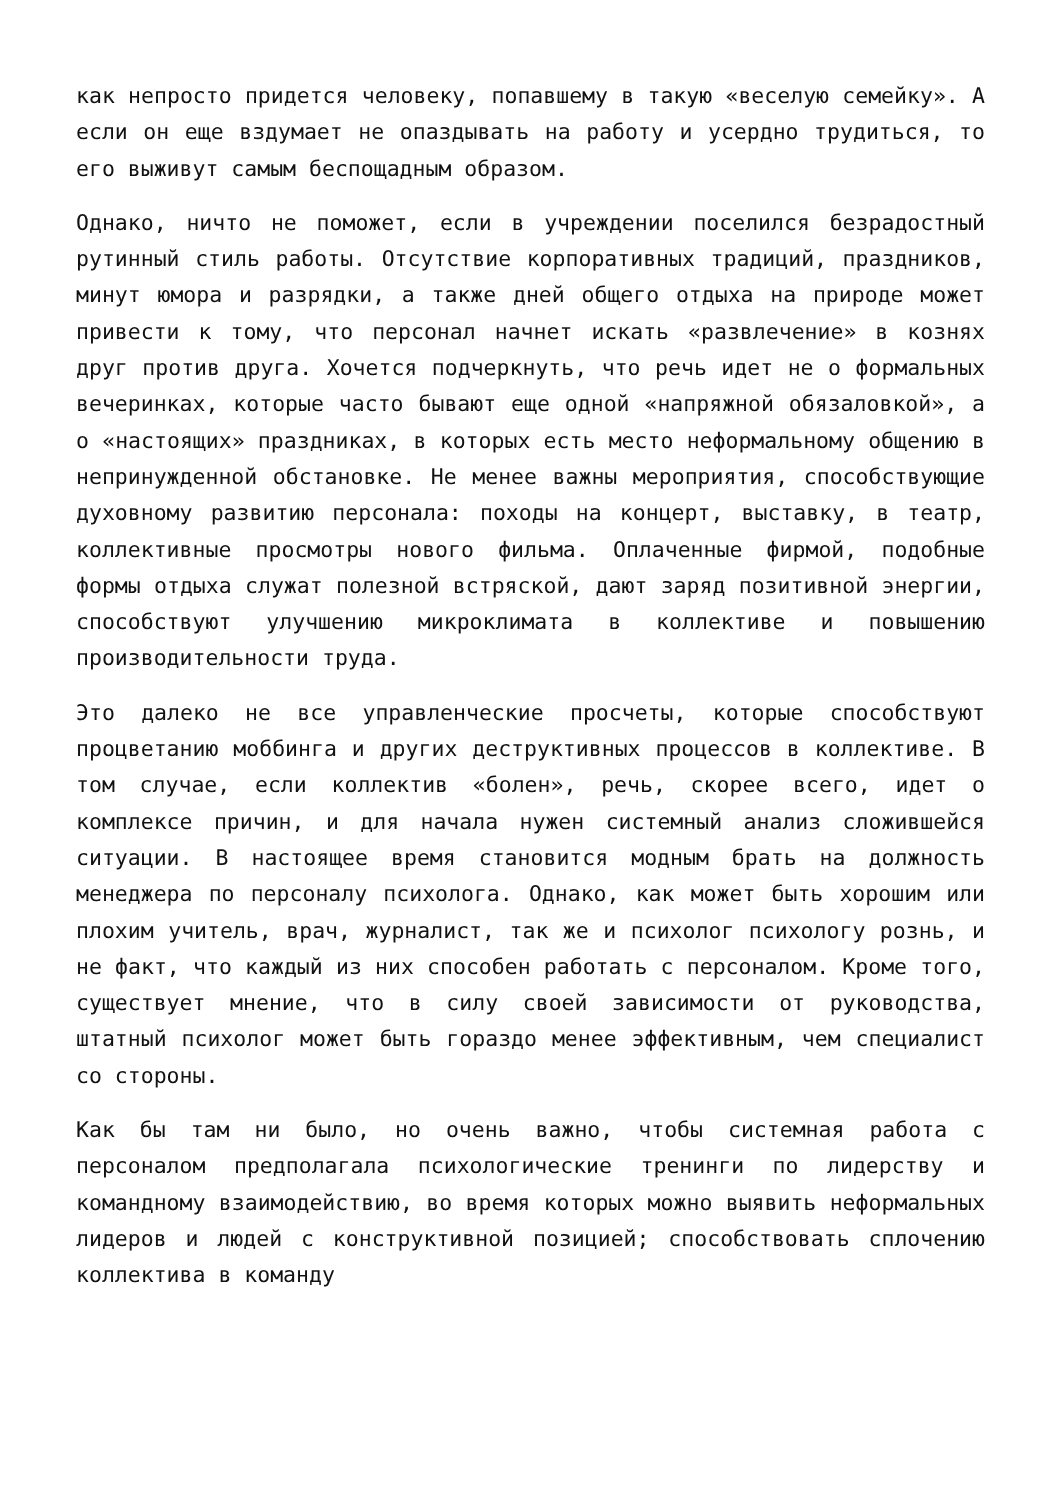как непросто придется человеку, попавшему в такую «веселую семейку». А если он еще вздумает не опаздывать на работу и усердно трудиться, то его выживут самым беспощадным образом.
Однако, ничто не поможет, если в учреждении поселился безрадостный рутинный стиль работы. Отсутствие корпоративных традиций, праздников, минут юмора и разрядки, а также дней общего отдыха на природе может привести к тому, что персонал начнет искать «развлечение» в кознях друг против друга. Хочется подчеркнуть, что речь идет не о формальных вечеринках, которые часто бывают еще одной «напряжной обязаловкой», а о «настоящих» праздниках, в которых есть место неформальному общению в непринужденной обстановке. Не менее важны мероприятия, способствующие духовному развитию персонала: походы на концерт, выставку, в театр, коллективные просмотры нового фильма. Оплаченные фирмой, подобные формы отдыха служат полезной встряской, дают заряд позитивной энергии, способствуют улучшению микроклимата в коллективе и повышению производительности труда.
Это далеко не все управленческие просчеты, которые способствуют процветанию моббинга и других деструктивных процессов в коллективе. В том случае, если коллектив «болен», речь, скорее всего, идет о комплексе причин, и для начала нужен системный анализ сложившейся ситуации. В настоящее время становится модным брать на должность менеджера по персоналу психолога. Однако, как может быть хорошим или плохим учитель, врач, журналист, так же и психолог психологу рознь, и не факт, что каждый из них способен работать с персоналом. Кроме того, существует мнение, что в силу своей зависимости от руководства, штатный психолог может быть гораздо менее эффективным, чем специалист со стороны.
Как бы там ни было, но очень важно, чтобы системная работа с персоналом предполагала психологические тренинги по лидерству и командному взаимодействию, во время которых можно выявить неформальных лидеров и людей с конструктивной позицией; способствовать сплочению коллектива в команду